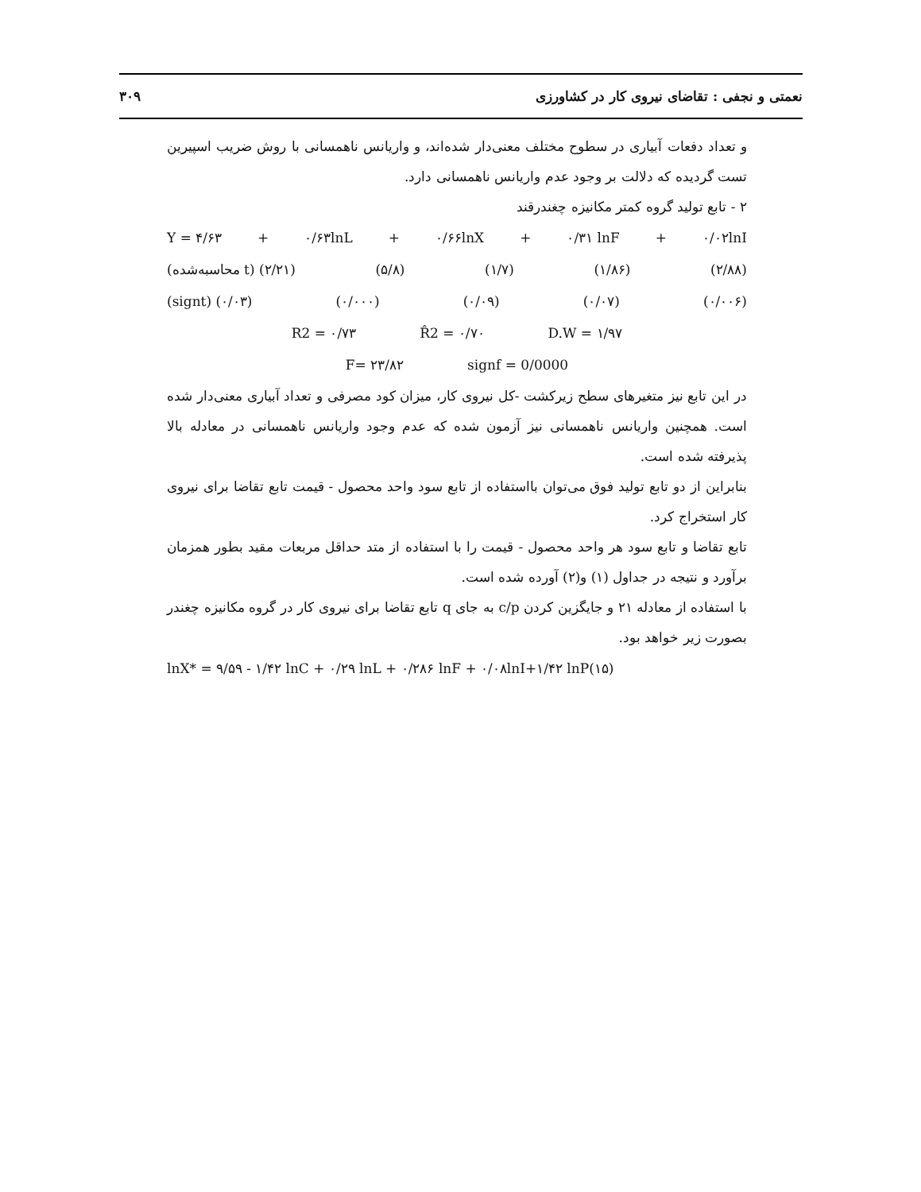نعمتی و نجفی : تقاضای نیروی کار در کشاورزی ۳۰۹
و تعداد دفعات آبیاری در سطوح مختلف معنی‌دار شده‌اند، و واریانس ناهمسانی با روش ضریب اسپیرین تست گردیده که دلالت بر وجود عدم واریانس ناهمسانی دارد.
۲ - تابع تولید گروه کمتر مکانیزه چغندرقند
Y = ۴/۶۳ + ۰/۶۳lnL + ۰/۶۶lnX + ۰/۳۱ lnF + ۰/۰۲lnI
(محاسبه‌شده t) (۲/۲۱) (۵/۸) (۱/۷) (۱/۸۶) (۲/۸۸)
(signt) (۰/۰۳) (۰/۰۰۰) (۰/۰۹) (۰/۰۷) (۰/۰۰۶)
R2 = ۰/۷۳ R̂2 = ۰/۷۰ D.W = ۱/۹۷
F= ۲۳/۸۲ signf = 0/0000
در این تابع نیز متغیرهای سطح زیرکشت -کل نیروی کار، میزان کود مصرفی و تعداد آبیاری معنی‌دار شده است. همچنین واریانس ناهمسانی نیز آزمون شده که عدم وجود واریانس ناهمسانی در معادله بالا پذیرفته شده است.
بنابراین از دو تابع تولید فوق می‌توان بااستفاده از تابع سود واحد محصول - قیمت تابع تقاضا برای نیروی کار استخراج کرد.
تابع تقاضا و تابع سود هر واحد محصول - قیمت را با استفاده از متد حداقل مربعات مقید بطور همزمان برآورد و نتیجه در جداول (۱) و(۲) آورده شده است.
با استفاده از معادله ۲۱ و جایگزین کردن c/p به جای q تابع تقاضا برای نیروی کار در گروه مکانیزه چغندر بصورت زیر خواهد بود.
lnX* = ۹/۵۹ - ۱/۴۲ lnC + ۰/۲۹ lnL + ۰/۲۸۶ lnF + ۰/۰۸lnI+۱/۴۲ lnP(۱۵)